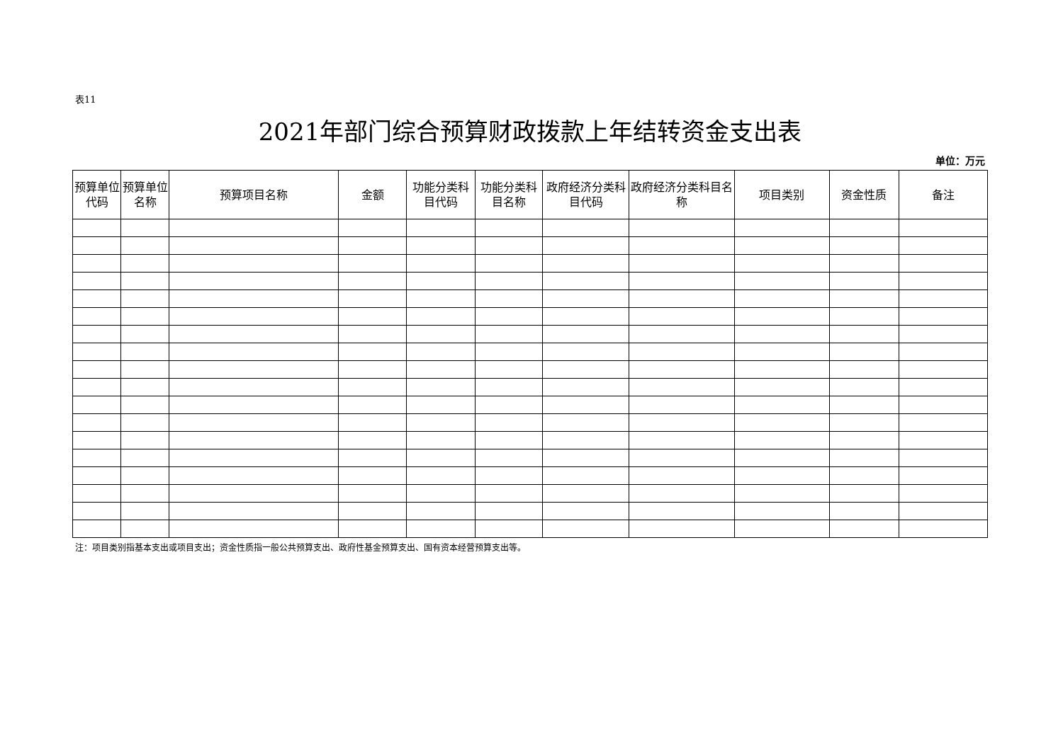表11
2021年部门综合预算财政拨款上年结转资金支出表
单位：万元
| 预算单位代码 | 预算单位名称 | 预算项目名称 | 金额 | 功能分类科目代码 | 功能分类科目名称 | 政府经济分类科目代码 | 政府经济分类科目名称 | 项目类别 | 资金性质 | 备注 |
| --- | --- | --- | --- | --- | --- | --- | --- | --- | --- | --- |
注：项目类别指基本支出或项目支出；资金性质指一般公共预算支出、政府性基金预算支出、国有资本经营预算支出等。